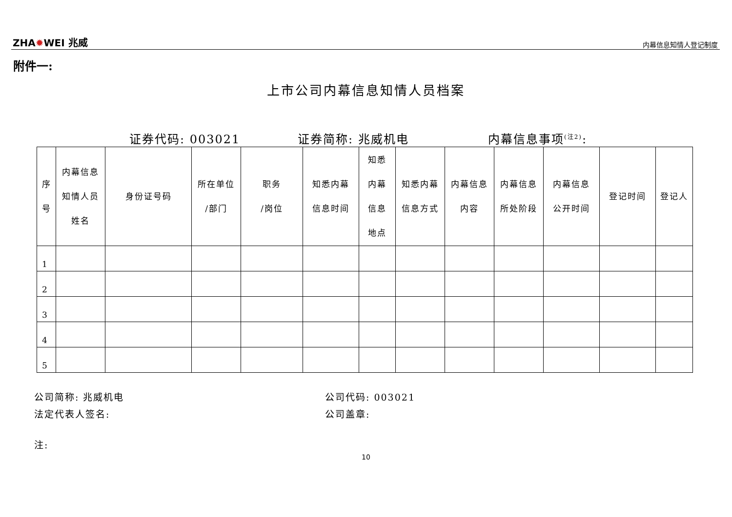ZHA✹WEI 兆威
内幕信息知情人登记制度
附件一:
上市公司内幕信息知情人员档案
证券代码: 003021 证券简称: 兆威机电 内幕信息事项<sup>(注2)</sup>:
| 序 号 | 内幕信息 知情人员 姓名 | 身份证号码 | 所在单位 /部门 | 职务 /岗位 | 知悉内幕 信息时间 | 知悉 内幕 信息 地点 | 知悉内幕 信息方式 | 内幕信息 内容 | 内幕信息 所处阶段 | 内幕信息 公开时间 | 登记时间 | 登记人 |
| --- | --- | --- | --- | --- | --- | --- | --- | --- | --- | --- | --- | --- |
| 1 | | | | | | | | | | | | |
| 2 | | | | | | | | | | | | |
| 3 | | | | | | | | | | | | |
| 4 | | | | | | | | | | | | |
| 5 | | | | | | | | | | | | |
公司简称: 兆威机电 公司代码: 003021
法定代表人签名: 公司盖章:
注:
10